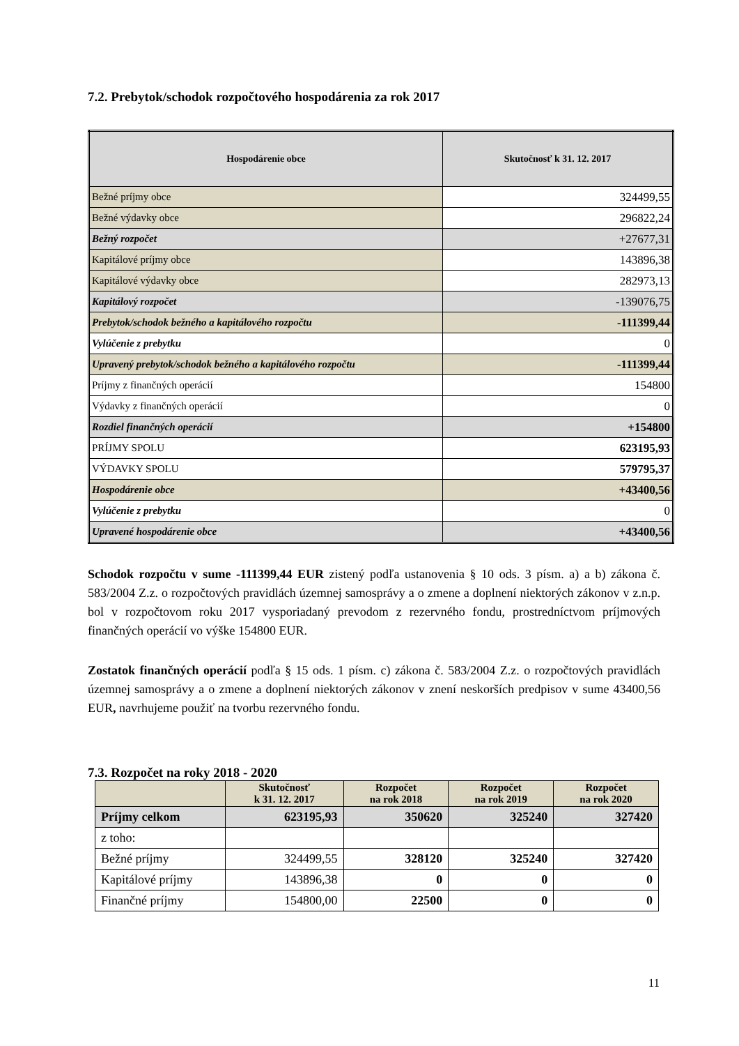7.2. Prebytok/schodok rozpočtového hospodárenia za rok 2017
| Hospodárenie obce | Skutočnosť k 31. 12. 2017 |
| --- | --- |
| Bežné príjmy obce | 324499,55 |
| Bežné výdavky obce | 296822,24 |
| Bežný rozpočet | +27677,31 |
| Kapitálové príjmy obce | 143896,38 |
| Kapitálové výdavky obce | 282973,13 |
| Kapitálový rozpočet | -139076,75 |
| Prebytok/schodok bežného a kapitálového rozpočtu | -111399,44 |
| Vylúčenie z prebytku | 0 |
| Upravený prebytok/schodok bežného a kapitálového rozpočtu | -111399,44 |
| Príjmy z finančných operácií | 154800 |
| Výdavky z finančných operácií | 0 |
| Rozdiel finančných operácií | +154800 |
| PRÍJMY SPOLU | 623195,93 |
| VÝDAVKY SPOLU | 579795,37 |
| Hospodárenie obce | +43400,56 |
| Vylúčenie z prebytku | 0 |
| Upravené hospodárenie obce | +43400,56 |
Schodok rozpočtu v sume -111399,44 EUR zistený podľa ustanovenia § 10 ods. 3 písm. a) a b) zákona č. 583/2004 Z.z. o rozpočtových pravidlách územnej samosprávy a o zmene a doplnení niektorých zákonov v z.n.p. bol v rozpočtovom roku 2017 vysporiadaný prevodom z rezervného fondu, prostredníctvom príjmových finančných operácií vo výške 154800 EUR.
Zostatok finančných operácií podľa § 15 ods. 1 písm. c) zákona č. 583/2004 Z.z. o rozpočtových pravidlách územnej samosprávy a o zmene a doplnení niektorých zákonov v znení neskorších predpisov v sume 43400,56 EUR, navrhujeme použiť na tvorbu rezervného fondu.
7.3. Rozpočet na roky 2018 - 2020
| | Skutočnosť k 31. 12. 2017 | Rozpočet na rok 2018 | Rozpočet na rok 2019 | Rozpočet na rok 2020 |
| --- | --- | --- | --- | --- |
| Príjmy celkom | 623195,93 | 350620 | 325240 | 327420 |
| z toho: | | | | |
| Bežné príjmy | 324499,55 | 328120 | 325240 | 327420 |
| Kapitálové príjmy | 143896,38 | 0 | 0 | 0 |
| Finančné príjmy | 154800,00 | 22500 | 0 | 0 |
11